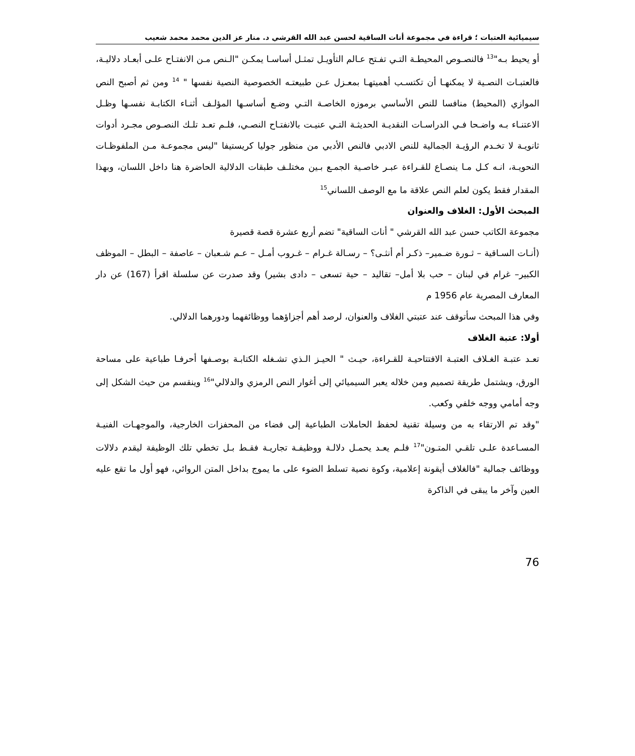سيميائية العتبات ؛ قراءة في مجموعة أنات الساقية لحسن عبد الله القرشي د. منار عز الدين محمد محمد شعيب
أو يحيط بـه"<sup>13</sup> فالنصـوص المحيطـة التـي تفـتح عـالم التأويـل تمثـل أساسـا يمكـن "الـنص مـن الانفتـاح علـى أبعـاد دلاليـة، فالعتبـات النصـية لا يمكنهـا أن تكتسـب أهميتهـا بمعـزل عـن طبيعتـه الخصوصية النصية نفسها " <sup>14</sup> ومن ثم أصبح النص الموازي (المحيط) منافسا للنص الأساسي برموزه الخاصـة التـي وضـع أساسـها المؤلـف أثنـاء الكتابـة نفسـها وظـل الاعتنـاء بـه واضـحا فـي الدراسـات النقديـة الحديثـة التـي عنيـت بالانفتـاح النصـي، فلـم تعـد تلـك النصـوص مجـرد أدوات ثانويـة لا تخـدم الرؤيـة الجمالية للنص الادبي فالنص الأدبي من منظور جوليا كريستيفا "ليس مجموعـة مـن الملفوظـات النحويـة، انـه كـل مـا ينصـاع للقـراءة عبـر خاصـية الجمـع بـين مختلـف طبقات الدلالية الحاضرة هنا داخل اللسان، وبهذا المقدار فقط يكون لعلم النص علاقة ما مع الوصف اللساني<sup>15</sup>
المبحث الأول: الغلاف والعنوان
مجموعة الكاتب حسن عبد الله القرشي " أنات الساقية" تضم أربع عشرة قصة قصيرة
(أنـات السـاقية – ثـورة ضـمير– ذكـر أم أنثـى؟ – رسـالة غـرام – غـروب أمـل – عـم شـعبان – عاصفة – البطل – الموظف الكبير– غرام في لبنان – حب بلا أمل– تقاليد – حية تسعى – دادى بشير) وقد صدرت عن سلسلة اقرأ (167) عن دار المعارف المصرية عام 1956 م
وفي هذا المبحث سأتوقف عند عتبتي الغلاف والعنوان، لرصد أهم أجزاؤهما ووظائفهما ودورهما الدلالي.
أولا: عتبة الغلاف
تعـد عتبـة الغـلاف العتبـة الافتتاحيـة للقـراءة، حيـث " الحيـز الـذي تشـغله الكتابـة بوصـفها أحرفـا طباعية على مساحة الورق، ويشتمل طريقة تصميم ومن خلاله يعبر السيميائي إلى أغوار النص الرمزي والدلالي"<sup>16</sup> وينقسم من حيث الشكل إلى وجه أمامي ووجه خلفي وكعب.
"وقد تم الارتقاء به من وسيلة تقنية لحفظ الحاملات الطباعية إلى فضاء من المحفزات الخارجية، والموجهـات الفنيـة المسـاعدة علـى تلقـي المتـون"<sup>17</sup> فلـم يعـد يحمـل دلالـة ووظيفـة تجاريـة فقـط بـل تخطي تلك الوظيفة ليقدم دلالات ووظائف جمالية "فالغلاف أيقونة إعلامية، وكوة نصية تسلط الضوء على ما يموج بداخل المتن الروائي، فهو أول ما تقع عليه العين وآخر ما يبقى في الذاكرة
76